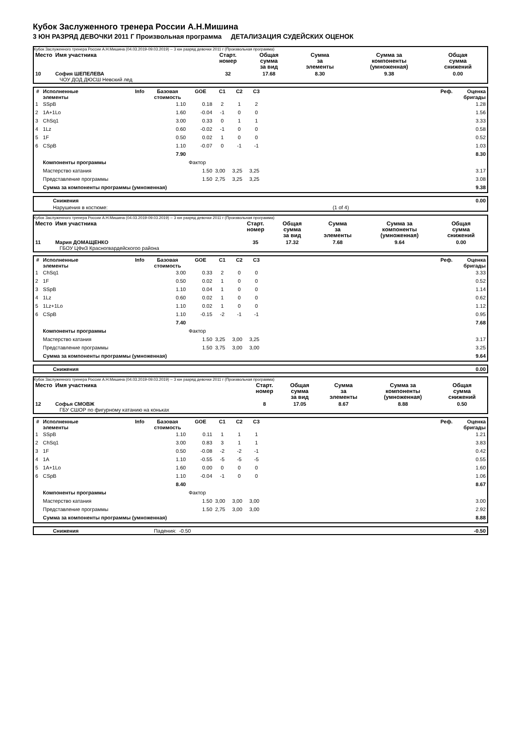Кубок Заслуженного тренера России А.Н.Мишина
3 ЮН РАЗРЯД ДЕВОЧКИ 2011 Г Произвольная программа ДЕТАЛИЗАЦИЯ СУДЕЙСКИХ ОЦЕНОК
Кубок Заслуженного тренера России А.Н.Мишина (04.03.2019-09.03.2019) -- 3 юн разряд девочки 2011 г (Произвольная программа)
| Место | Имя участника | Старт. номер | Общая сумма за вид | Сумма за элементы | Сумма за компоненты (умноженная) | Общая сумма снижений |
| --- | --- | --- | --- | --- | --- | --- |
| 10 | София ШЕПЕЛЕВА ЧОУ ДОД ДЮСШ Невский лед | 32 | 17.68 | 8.30 | 9.38 | 0.00 |
| # | Исполненные элементы | Info | Базовая стоимость | GOE | C1 | C2 | C3 | Реф. | Оценка бригады |
| --- | --- | --- | --- | --- | --- | --- | --- | --- | --- |
| 1 | SSpB | | 1.10 | 0.18 | 2 | 1 | 2 | | 1.28 |
| 2 | 1A+1Lo | | 1.60 | -0.04 | -1 | 0 | 0 | | 1.56 |
| 3 | ChSq1 | | 3.00 | 0.33 | 0 | 1 | 1 | | 3.33 |
| 4 | 1Lz | | 0.60 | -0.02 | -1 | 0 | 0 | | 0.58 |
| 5 | 1F | | 0.50 | 0.02 | 1 | 0 | 0 | | 0.52 |
| 6 | CSpB | | 1.10 | -0.07 | 0 | -1 | -1 | | 1.03 |
| | | | 7.90 | | | | | | 8.30 |
| | Компоненты программы | | | Фактор | | | | | |
| | Мастерство катания | | | 1.50 | 3,00 | 3,25 | 3,25 | | 3.17 |
| | Представление программы | | | 1.50 | 2,75 | 3,25 | 3,25 | | 3.08 |
| | Сумма за компоненты программы (умноженная) | | | | | | | | 9.38 |
| | Снижения | | 0.00 |
| | Нарушения в костюме: | (1 of 4) | |
Кубок Заслуженного тренера России А.Н.Мишина (04.03.2019-09.03.2019) -- 3 юн разряд девочки 2011 г (Произвольная программа)
| Место | Имя участника | Старт. номер | Общая сумма за вид | Сумма за элементы | Сумма за компоненты (умноженная) | Общая сумма снижений |
| --- | --- | --- | --- | --- | --- | --- |
| 11 | Мария ДОМАЩЕНКО ГБОУ ЦФиЗ Красногвардейскогоо района | 35 | 17.32 | 7.68 | 9.64 | 0.00 |
| # | Исполненные элементы | Info | Базовая стоимость | GOE | C1 | C2 | C3 | Реф. | Оценка бригады |
| --- | --- | --- | --- | --- | --- | --- | --- | --- | --- |
| 1 | ChSq1 | | 3.00 | 0.33 | 2 | 0 | 0 | | 3.33 |
| 2 | 1F | | 0.50 | 0.02 | 1 | 0 | 0 | | 0.52 |
| 3 | SSpB | | 1.10 | 0.04 | 1 | 0 | 0 | | 1.14 |
| 4 | 1Lz | | 0.60 | 0.02 | 1 | 0 | 0 | | 0.62 |
| 5 | 1Lz+1Lo | | 1.10 | 0.02 | 1 | 0 | 0 | | 1.12 |
| 6 | CSpB | | 1.10 | -0.15 | -2 | -1 | -1 | | 0.95 |
| | | | 7.40 | | | | | | 7.68 |
| | Компоненты программы | | | Фактор | | | | | |
| | Мастерство катания | | | 1.50 | 3,25 | 3,00 | 3,25 | | 3.17 |
| | Представление программы | | | 1.50 | 3,75 | 3,00 | 3,00 | | 3.25 |
| | Сумма за компоненты программы (умноженная) | | | | | | | | 9.64 |
| | Снижения | 0.00 |
Кубок Заслуженного тренера России А.Н.Мишина (04.03.2019-09.03.2019) -- 3 юн разряд девочки 2011 г (Произвольная программа)
| Место | Имя участника | Старт. номер | Общая сумма за вид | Сумма за элементы | Сумма за компоненты (умноженная) | Общая сумма снижений |
| --- | --- | --- | --- | --- | --- | --- |
| 12 | Софья СМОВЖ ГБУ СШОР по фигурному катанию на коньках | 8 | 17.05 | 8.67 | 8.88 | 0.50 |
| # | Исполненные элементы | Info | Базовая стоимость | GOE | C1 | C2 | C3 | Реф. | Оценка бригады |
| --- | --- | --- | --- | --- | --- | --- | --- | --- | --- |
| 1 | SSpB | | 1.10 | 0.11 | 1 | 1 | 1 | | 1.21 |
| 2 | ChSq1 | | 3.00 | 0.83 | 3 | 1 | 1 | | 3.83 |
| 3 | 1F | | 0.50 | -0.08 | -2 | -2 | -1 | | 0.42 |
| 4 | 1A | | 1.10 | -0.55 | -5 | -5 | -5 | | 0.55 |
| 5 | 1A+1Lo | | 1.60 | 0.00 | 0 | 0 | 0 | | 1.60 |
| 6 | CSpB | | 1.10 | -0.04 | -1 | 0 | 0 | | 1.06 |
| | | | 8.40 | | | | | | 8.67 |
| | Компоненты программы | | | Фактор | | | | | |
| | Мастерство катания | | | 1.50 | 3,00 | 3,00 | 3,00 | | 3.00 |
| | Представление программы | | | 1.50 | 2,75 | 3,00 | 3,00 | | 2.92 |
| | Сумма за компоненты программы (умноженная) | | | | | | | | 8.88 |
| | Снижения | Падения: -0.50 | -0.50 |